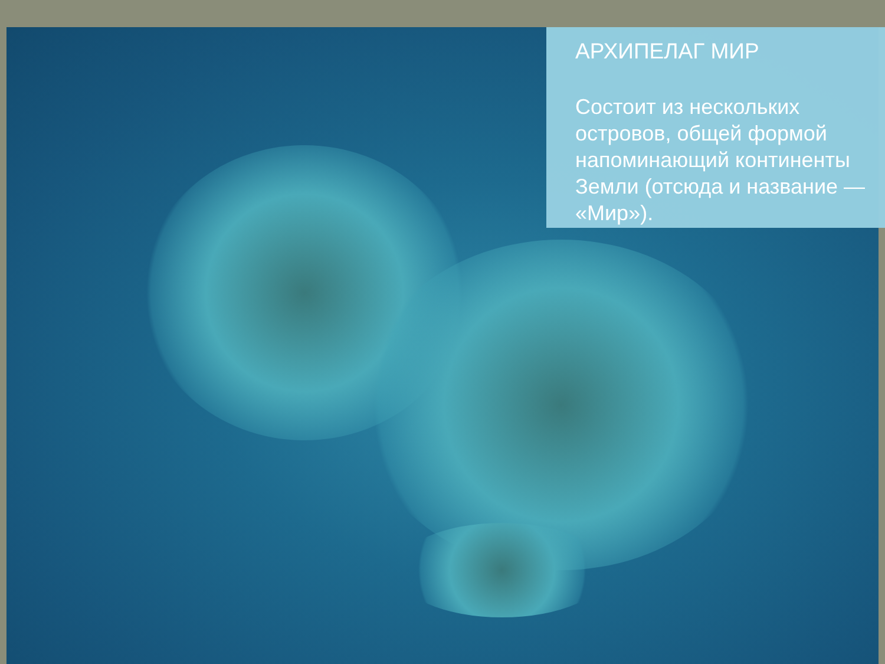АРХИПЕЛАГ МИР
Состоит из нескольких островов, общей формой напоминающий континенты Земли (отсюда и название — «Мир»).